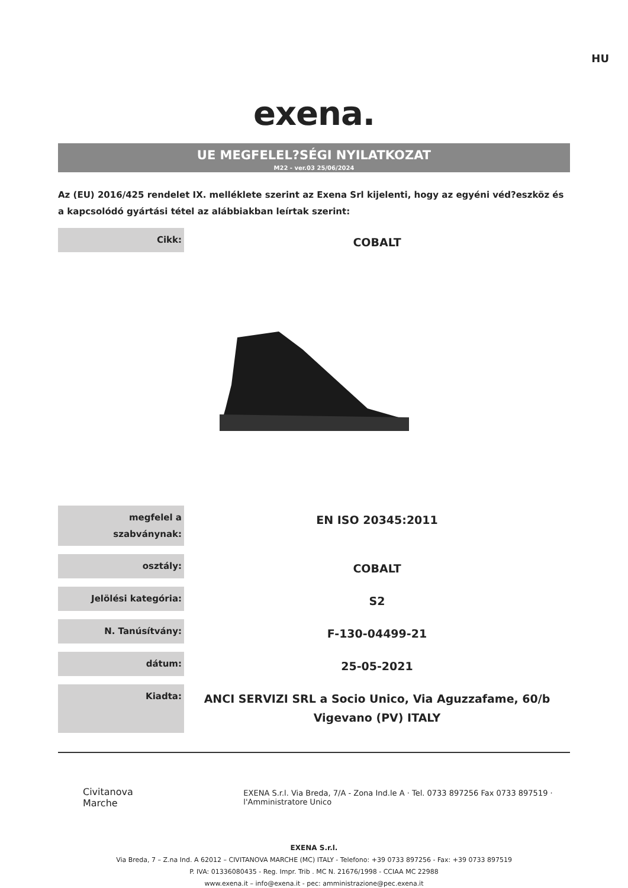HU
exena.
UE MEGFELEL?SÉGI NYILATKOZAT
M22 - ver.03 25/06/2024
Az (EU) 2016/425 rendelet IX. melléklete szerint az Exena Srl kijelenti, hogy az egyéni véd?eszköz és a kapcsolódó gyártási tétel az alábbiakban leírtak szerint:
| Cikk: | COBALT |
| megfelel a szabványnak: | EN ISO 20345:2011 |
| osztály: | COBALT |
| Jelölési kategória: | S2 |
| N. Tanúsítvány: | F-130-04499-21 |
| dátum: | 25-05-2021 |
| Kiadta: | ANCI SERVIZI SRL a Socio Unico, Via Aguzzafame, 60/b Vigevano (PV) ITALY |
Civitanova Marche EXENA S.r.l. Via Breda, 7/A - Zona Ind.le A · Tel. 0733 897256 Fax 0733 897519 · l'Amministratore Unico
EXENA S.r.l.
Via Breda, 7 – Z.na Ind. A 62012 – CIVITANOVA MARCHE (MC) ITALY - Telefono: +39 0733 897256 - Fax: +39 0733 897519
P. IVA: 01336080435 - Reg. Impr. Trib . MC N. 21676/1998 - CCIAA MC 22988
www.exena.it – info@exena.it - pec: amministrazione@pec.exena.it